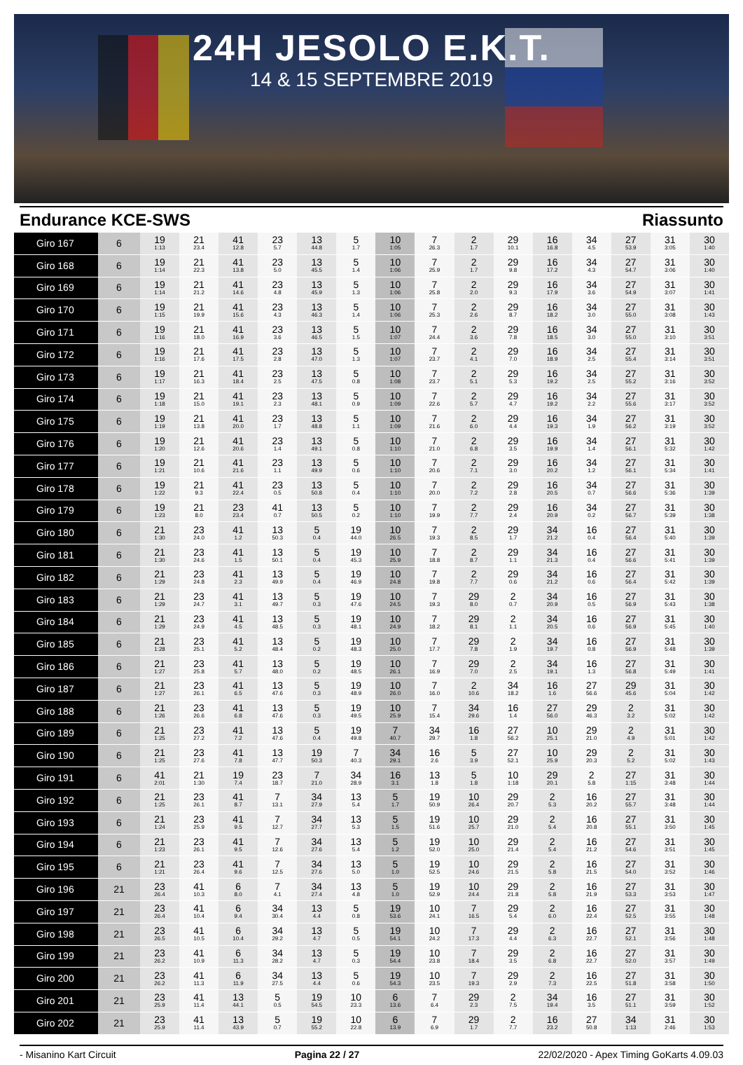24H JESOLO E.K.T.
14 & 15 SEPTEMBRE 2019
Endurance KCE-SWS Riassunto
| Giro 167 | 6 | 19 1:13 | 21 23.4 | 41 12.8 | 23 5.7 | 13 44.8 | 5 1.7 | 10 1:05 | 7 26.3 | 2 1.7 | 29 10.1 | 16 16.8 | 34 4.5 | 27 53.9 | 31 3:05 | 30 1:40 |
| Giro 168 | 6 | 19 1:14 | 21 22.3 | 41 13.8 | 23 5.0 | 13 45.5 | 5 1.4 | 10 1:06 | 7 25.9 | 2 1.7 | 29 9.8 | 16 17.2 | 34 4.3 | 27 54.7 | 31 3:06 | 30 1:40 |
| Giro 169 | 6 | 19 1:14 | 21 21.2 | 41 14.6 | 23 4.8 | 13 45.9 | 5 1.3 | 10 1:06 | 7 25.8 | 2 2.0 | 29 9.3 | 16 17.9 | 34 3.6 | 27 54.9 | 31 3:07 | 30 1:41 |
| Giro 170 | 6 | 19 1:15 | 21 19.9 | 41 15.6 | 23 4.3 | 13 46.3 | 5 1.4 | 10 1:06 | 7 25.3 | 2 2.6 | 29 8.7 | 16 18.2 | 34 3.0 | 27 55.0 | 31 3:08 | 30 1:43 |
| Giro 171 | 6 | 19 1:16 | 21 18.0 | 41 16.9 | 23 3.6 | 13 46.5 | 5 1.5 | 10 1:07 | 7 24.4 | 2 3.6 | 29 7.8 | 16 18.5 | 34 3.0 | 27 55.0 | 31 3:10 | 30 3:51 |
| Giro 172 | 6 | 19 1:16 | 21 17.6 | 41 17.5 | 23 2.8 | 13 47.0 | 5 1.3 | 10 1:07 | 7 23.7 | 2 4.1 | 29 7.0 | 16 18.9 | 34 2.5 | 27 55.4 | 31 3:14 | 30 3:51 |
| Giro 173 | 6 | 19 1:17 | 21 16.3 | 41 18.4 | 23 2.5 | 13 47.5 | 5 0.8 | 10 1:08 | 7 23.7 | 2 5.1 | 29 5.3 | 16 19.2 | 34 2.5 | 27 55.2 | 31 3:16 | 30 3:52 |
| Giro 174 | 6 | 19 1:18 | 21 15.0 | 41 19.1 | 23 2.3 | 13 48.1 | 5 0.9 | 10 1:09 | 7 22.6 | 2 5.7 | 29 4.7 | 16 19.2 | 34 2.2 | 27 55.6 | 31 3:17 | 30 3:52 |
| Giro 175 | 6 | 19 1:19 | 21 13.8 | 41 20.0 | 23 1.7 | 13 48.8 | 5 1.1 | 10 1:09 | 7 21.6 | 2 6.0 | 29 4.4 | 16 19.3 | 34 1.9 | 27 56.2 | 31 3:19 | 30 3:52 |
| Giro 176 | 6 | 19 1:20 | 21 12.6 | 41 20.6 | 23 1.4 | 13 49.1 | 5 0.8 | 10 1:10 | 7 21.0 | 2 6.8 | 29 3.5 | 16 19.9 | 34 1.4 | 27 56.1 | 31 5:32 | 30 1:42 |
| Giro 177 | 6 | 19 1:21 | 21 10.6 | 41 21.6 | 23 1.1 | 13 49.9 | 5 0.6 | 10 1:10 | 7 20.6 | 2 7.1 | 29 3.0 | 16 20.2 | 34 1.2 | 27 56.1 | 31 5:34 | 30 1:41 |
| Giro 178 | 6 | 19 1:22 | 21 9.3 | 41 22.4 | 23 0.5 | 13 50.8 | 5 0.4 | 10 1:10 | 7 20.0 | 2 7.2 | 29 2.8 | 16 20.5 | 34 0.7 | 27 56.6 | 31 5:36 | 30 1:39 |
| Giro 179 | 6 | 19 1:23 | 21 8.0 | 23 23.4 | 41 0.7 | 13 50.5 | 5 0.2 | 10 1:10 | 7 19.9 | 2 7.7 | 29 2.4 | 16 20.9 | 34 0.2 | 27 56.7 | 31 5:39 | 30 1:38 |
| Giro 180 | 6 | 21 1:30 | 23 24.0 | 41 1.2 | 13 50.3 | 5 0.4 | 19 44.0 | 10 26.5 | 7 19.3 | 2 8.5 | 29 1.7 | 34 21.2 | 16 0.4 | 27 56.4 | 31 5:40 | 30 1:39 |
| Giro 181 | 6 | 21 1:30 | 23 24.6 | 41 1.5 | 13 50.1 | 5 0.4 | 19 45.3 | 10 25.9 | 7 18.8 | 2 8.7 | 29 1.1 | 34 21.3 | 16 0.4 | 27 56.6 | 31 5:41 | 30 1:39 |
| Giro 182 | 6 | 21 1:29 | 23 24.8 | 41 2.3 | 13 49.9 | 5 0.4 | 19 46.9 | 10 24.8 | 7 19.8 | 2 7.7 | 29 0.6 | 34 21.2 | 16 0.6 | 27 56.4 | 31 5:42 | 30 1:39 |
| Giro 183 | 6 | 21 1:29 | 23 24.7 | 41 3.1 | 13 49.7 | 5 0.3 | 19 47.6 | 10 24.5 | 7 19.3 | 29 8.0 | 2 0.7 | 34 20.9 | 16 0.5 | 27 56.9 | 31 5:43 | 30 1:38 |
| Giro 184 | 6 | 21 1:29 | 23 24.9 | 41 4.5 | 13 48.5 | 5 0.3 | 19 48.1 | 10 24.9 | 7 18.2 | 29 8.1 | 2 1.1 | 34 20.5 | 16 0.6 | 27 56.9 | 31 5:45 | 30 1:40 |
| Giro 185 | 6 | 21 1:28 | 23 25.1 | 41 5.2 | 13 48.4 | 5 0.2 | 19 48.3 | 10 25.0 | 7 17.7 | 29 7.8 | 2 1.9 | 34 19.7 | 16 0.8 | 27 56.9 | 31 5:48 | 30 1:39 |
| Giro 186 | 6 | 21 1:27 | 23 25.8 | 41 5.7 | 13 48.0 | 5 0.2 | 19 48.5 | 10 26.1 | 7 16.9 | 29 7.0 | 2 2.5 | 34 19.1 | 16 1.3 | 27 56.8 | 31 5:49 | 30 1:41 |
| Giro 187 | 6 | 21 1:27 | 23 26.1 | 41 6.5 | 13 47.6 | 5 0.3 | 19 48.9 | 10 26.0 | 7 16.0 | 2 10.6 | 34 18.2 | 16 1.6 | 27 56.6 | 29 45.6 | 31 5:04 | 30 1:42 |
| Giro 188 | 6 | 21 1:26 | 23 26.6 | 41 6.8 | 13 47.6 | 5 0.3 | 19 49.5 | 10 25.9 | 7 15.4 | 34 29.6 | 16 1.4 | 27 56.0 | 29 46.3 | 2 3.2 | 31 5:02 | 30 1:42 |
| Giro 189 | 6 | 21 1:25 | 23 27.2 | 41 7.2 | 13 47.6 | 5 0.4 | 19 49.8 | 7 40.7 | 34 29.7 | 16 1.8 | 27 56.2 | 10 25.1 | 29 21.0 | 2 4.9 | 31 5:01 | 30 1:42 |
| Giro 190 | 6 | 21 1:25 | 23 27.6 | 41 7.8 | 13 47.7 | 19 50.3 | 7 40.3 | 34 29.1 | 16 2.6 | 5 3.9 | 27 52.1 | 10 25.9 | 29 20.3 | 2 5.2 | 31 5:02 | 30 1:43 |
| Giro 191 | 6 | 41 2:01 | 21 1:30 | 19 7.4 | 23 18.7 | 7 21.0 | 34 28.9 | 16 3.1 | 13 1.8 | 5 1.8 | 10 1:18 | 29 20.1 | 2 5.8 | 27 1:15 | 31 3:48 | 30 1:44 |
| Giro 192 | 6 | 21 1:25 | 23 26.1 | 41 8.7 | 7 13.1 | 34 27.9 | 13 5.4 | 5 1.7 | 19 50.9 | 10 26.4 | 29 20.7 | 2 5.3 | 16 20.2 | 27 55.7 | 31 3:48 | 30 1:44 |
| Giro 193 | 6 | 21 1:24 | 23 25.9 | 41 9.5 | 7 12.7 | 34 27.7 | 13 5.3 | 5 1.5 | 19 51.6 | 10 25.7 | 29 21.0 | 2 5.4 | 16 20.8 | 27 55.1 | 31 3:50 | 30 1:45 |
| Giro 194 | 6 | 21 1:23 | 23 26.1 | 41 9.5 | 7 12.6 | 34 27.6 | 13 5.4 | 5 1.2 | 19 52.0 | 10 25.0 | 29 21.4 | 2 5.4 | 16 21.2 | 27 54.6 | 31 3:51 | 30 1:45 |
| Giro 195 | 6 | 21 1:21 | 23 26.4 | 41 9.6 | 7 12.5 | 34 27.6 | 13 5.0 | 5 1.0 | 19 52.5 | 10 24.6 | 29 21.5 | 2 5.8 | 16 21.5 | 27 54.0 | 31 3:52 | 30 1:46 |
| Giro 196 | 21 | 23 26.4 | 41 10.3 | 6 8.0 | 7 4.1 | 34 27.4 | 13 4.8 | 5 1.0 | 19 52.9 | 10 24.4 | 29 21.8 | 2 5.8 | 16 21.9 | 27 53.3 | 31 3:53 | 30 1:47 |
| Giro 197 | 21 | 23 26.4 | 41 10.4 | 6 9.4 | 34 30.4 | 13 4.4 | 5 0.8 | 19 53.6 | 10 24.1 | 7 16.5 | 29 5.4 | 2 6.0 | 16 22.4 | 27 52.5 | 31 3:55 | 30 1:48 |
| Giro 198 | 21 | 23 26.5 | 41 10.5 | 6 10.4 | 34 29.2 | 13 4.7 | 5 0.5 | 19 54.1 | 10 24.2 | 7 17.3 | 29 4.4 | 2 6.3 | 16 22.7 | 27 52.1 | 31 3:56 | 30 1:48 |
| Giro 199 | 21 | 23 26.2 | 41 10.9 | 6 11.3 | 34 28.2 | 13 4.7 | 5 0.3 | 19 54.4 | 10 23.8 | 7 18.4 | 29 3.5 | 2 6.8 | 16 22.7 | 27 52.0 | 31 3:57 | 30 1:49 |
| Giro 200 | 21 | 23 26.2 | 41 11.3 | 6 11.9 | 34 27.5 | 13 4.4 | 5 0.6 | 19 54.3 | 10 23.5 | 7 19.3 | 29 2.9 | 2 7.3 | 16 22.5 | 27 51.8 | 31 3:58 | 30 1:50 |
| Giro 201 | 21 | 23 25.9 | 41 11.4 | 13 44.1 | 5 0.5 | 19 54.5 | 10 23.3 | 6 13.6 | 7 6.4 | 29 2.3 | 2 7.5 | 34 19.4 | 16 3.5 | 27 51.1 | 31 3:59 | 30 1:52 |
| Giro 202 | 21 | 23 25.9 | 41 11.4 | 13 43.9 | 5 0.7 | 19 55.2 | 10 22.8 | 6 13.9 | 7 6.9 | 29 1.7 | 2 7.7 | 16 23.2 | 27 50.8 | 34 1:13 | 31 2:46 | 30 1:53 |
- Misanino Kart Circuit Pagina 22 / 27 22/02/2020 - Apex Timing GoKarts 4.09.03